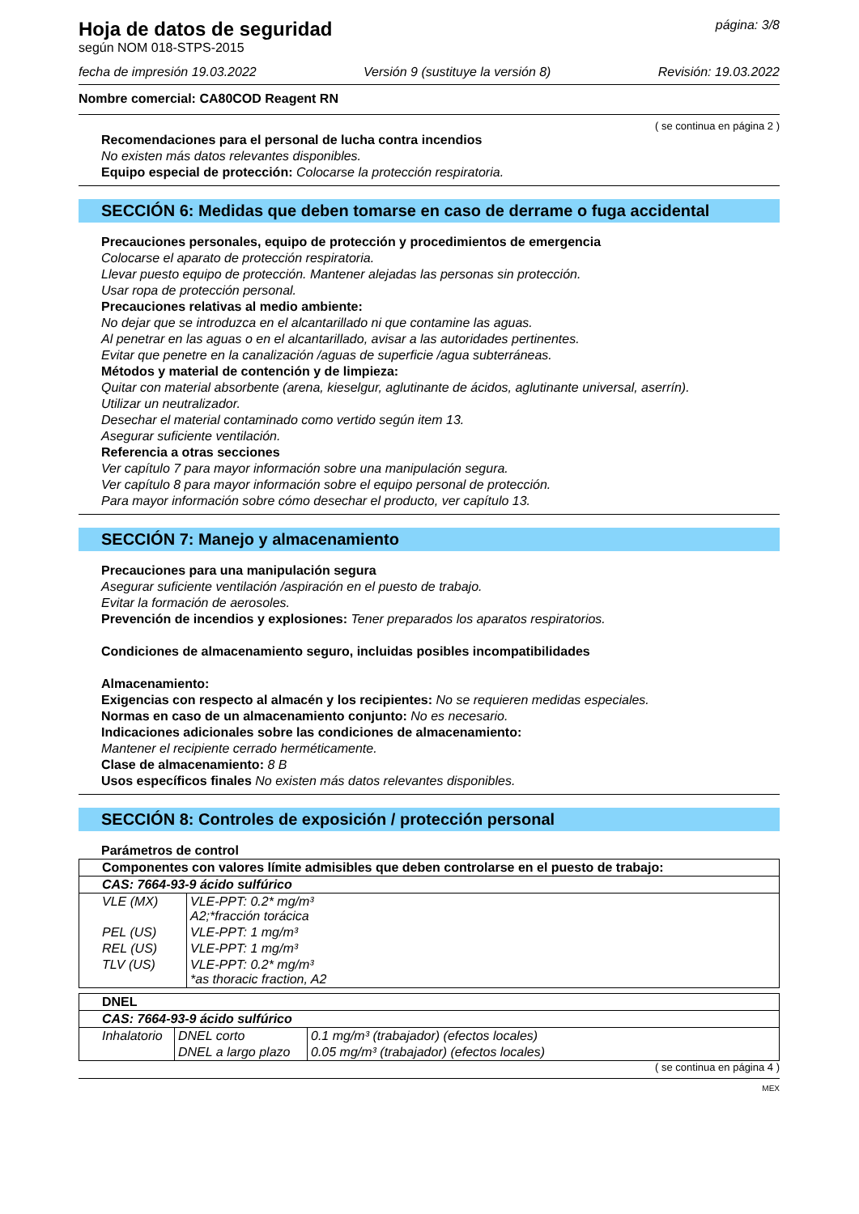Hoja de datos de seguridad
según NOM 018-STPS-2015
página: 3/8
fecha de impresión 19.03.2022 Versión 9 (sustituye la versión 8) Revisión: 19.03.2022
Nombre comercial: CA80COD Reagent RN
( se continua en página 2 )
Recomendaciones para el personal de lucha contra incendios
No existen más datos relevantes disponibles.
Equipo especial de protección: Colocarse la protección respiratoria.
SECCIÓN 6: Medidas que deben tomarse en caso de derrame o fuga accidental
Precauciones personales, equipo de protección y procedimientos de emergencia
Colocarse el aparato de protección respiratoria.
Llevar puesto equipo de protección. Mantener alejadas las personas sin protección.
Usar ropa de protección personal.
Precauciones relativas al medio ambiente:
No dejar que se introduzca en el alcantarillado ni que contamine las aguas.
Al penetrar en las aguas o en el alcantarillado, avisar a las autoridades pertinentes.
Evitar que penetre en la canalización /aguas de superficie /agua subterráneas.
Métodos y material de contención y de limpieza:
Quitar con material absorbente (arena, kieselgur, aglutinante de ácidos, aglutinante universal, aserrín).
Utilizar un neutralizador.
Desechar el material contaminado como vertido según item 13.
Asegurar suficiente ventilación.
Referencia a otras secciones
Ver capítulo 7 para mayor información sobre una manipulación segura.
Ver capítulo 8 para mayor información sobre el equipo personal de protección.
Para mayor información sobre cómo desechar el producto, ver capítulo 13.
SECCIÓN 7: Manejo y almacenamiento
Precauciones para una manipulación segura
Asegurar suficiente ventilación /aspiración en el puesto de trabajo.
Evitar la formación de aerosoles.
Prevención de incendios y explosiones: Tener preparados los aparatos respiratorios.
Condiciones de almacenamiento seguro, incluidas posibles incompatibilidades
Almacenamiento:
Exigencias con respecto al almacén y los recipientes: No se requieren medidas especiales.
Normas en caso de un almacenamiento conjunto: No es necesario.
Indicaciones adicionales sobre las condiciones de almacenamiento:
Mantener el recipiente cerrado herméticamente.
Clase de almacenamiento: 8 B
Usos específicos finales No existen más datos relevantes disponibles.
SECCIÓN 8: Controles de exposición / protección personal
Parámetros de control
| Componentes con valores límite admisibles que deben controlarse en el puesto de trabajo: | |
| CAS: 7664-93-9 ácido sulfúrico | |
| VLE (MX) | VLE-PPT: 0.2* mg/m³ A2;*fracción torácica |
| PEL (US) | VLE-PPT: 1 mg/m³ |
| REL (US) | VLE-PPT: 1 mg/m³ |
| TLV (US) | VLE-PPT: 0.2* mg/m³ *as thoracic fraction, A2 |
| DNEL | | |
| CAS: 7664-93-9 ácido sulfúrico | | |
| Inhalatorio | DNEL corto | 0.1 mg/m³ (trabajador) (efectos locales) |
| | DNEL a largo plazo | 0.05 mg/m³ (trabajador) (efectos locales) |
( se continua en página 4 )
MEX